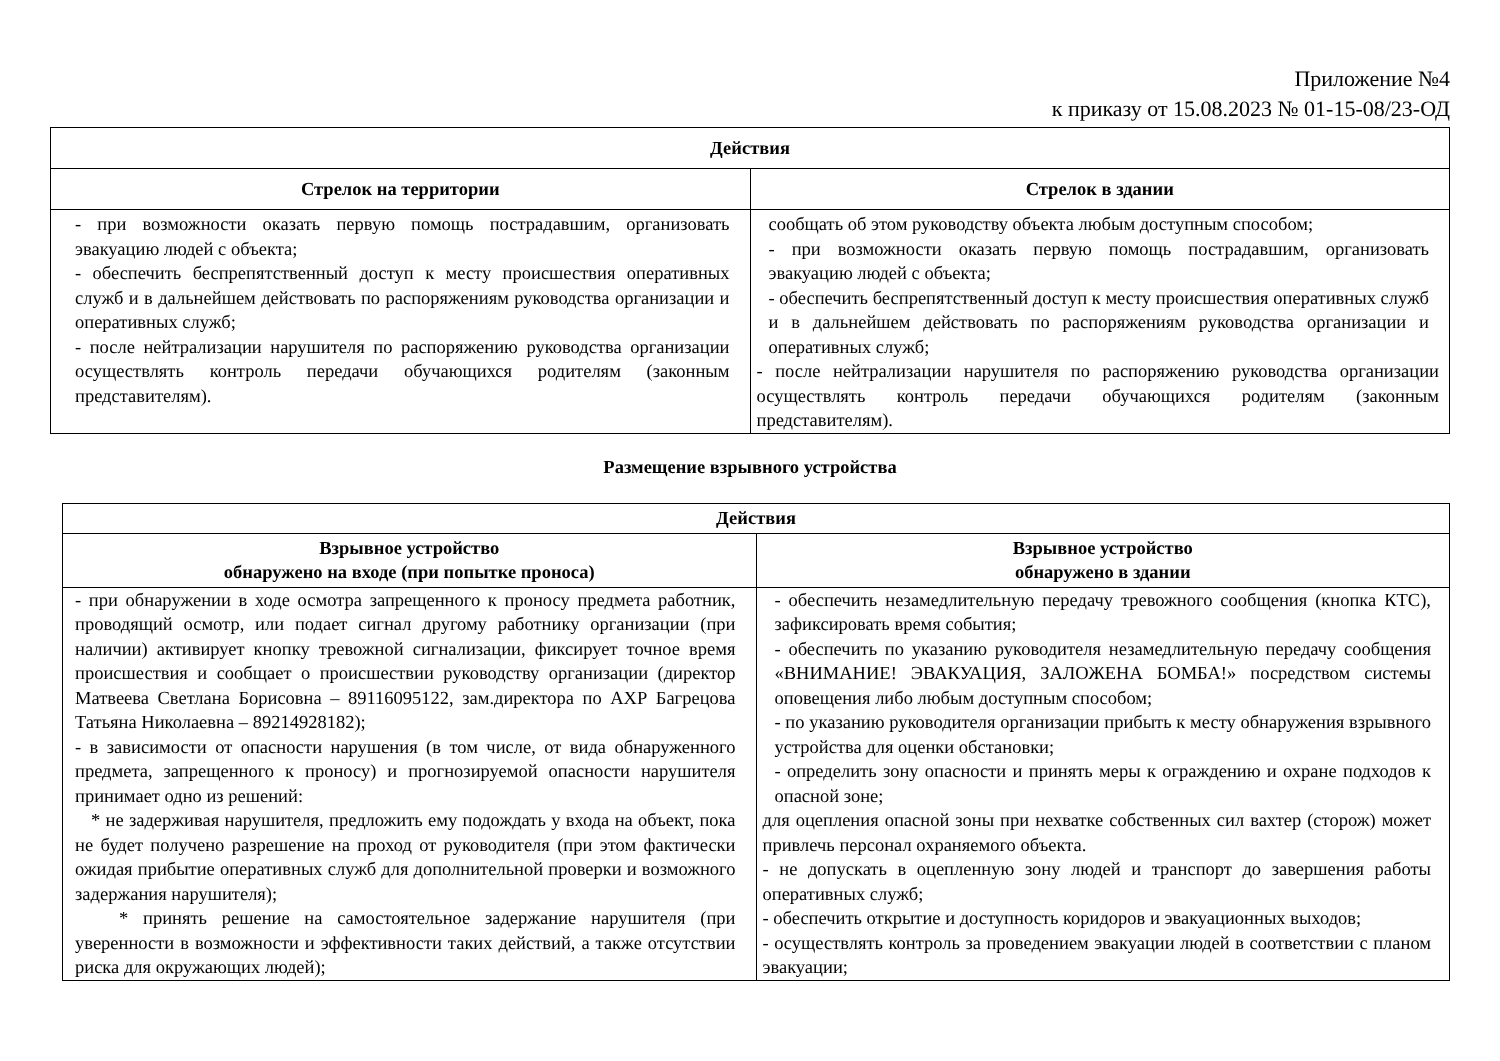Приложение №4
к приказу от 15.08.2023 № 01-15-08/23-ОД
| Действия | |
| --- | --- |
| Стрелок на территории | Стрелок в здании |
| - при возможности оказать первую помощь пострадавшим, организовать эвакуацию людей с объекта; - обеспечить беспрепятственный доступ к месту происшествия оперативных служб и в дальнейшем действовать по распоряжениям руководства организации и оперативных служб; - после нейтрализации нарушителя по распоряжению руководства организации осуществлять контроль передачи обучающихся родителям (законным представителям). | сообщать об этом руководству объекта любым доступным способом; - при возможности оказать первую помощь пострадавшим, организовать эвакуацию людей с объекта; - обеспечить беспрепятственный доступ к месту происшествия оперативных служб и в дальнейшем действовать по распоряжениям руководства организации и оперативных служб; - после нейтрализации нарушителя по распоряжению руководства организации осуществлять контроль передачи обучающихся родителям (законным представителям). |
Размещение взрывного устройства
| Действия | |
| --- | --- |
| Взрывное устройство обнаружено на входе (при попытке проноса) | Взрывное устройство обнаружено в здании |
| - при обнаружении в ходе осмотра запрещенного к проносу предмета работник, проводящий осмотр, или подает сигнал другому работнику организации (при наличии) активирует кнопку тревожной сигнализации, фиксирует точное время происшествия и сообщает о происшествии руководству организации (директор Матвеева Светлана Борисовна – 89116095122, зам.директора по АХР Багрецова Татьяна Николаевна – 89214928182); - в зависимости от опасности нарушения (в том числе, от вида обнаруженного предмета, запрещенного к проносу) и прогнозируемой опасности нарушителя принимает одно из решений: * не задерживая нарушителя, предложить ему подождать у входа на объект, пока не будет получено разрешение на проход от руководителя (при этом фактически ожидая прибытие оперативных служб для дополнительной проверки и возможного задержания нарушителя); * принять решение на самостоятельное задержание нарушителя (при уверенности в возможности и эффективности таких действий, а также отсутствии риска для окружающих людей); | - обеспечить незамедлительную передачу тревожного сообщения (кнопка КТС), зафиксировать время события; - обеспечить по указанию руководителя незамедлительную передачу сообщения «ВНИМАНИЕ! ЭВАКУАЦИЯ, ЗАЛОЖЕНА БОМБА!» посредством системы оповещения либо любым доступным способом; - по указанию руководителя организации прибыть к месту обнаружения взрывного устройства для оценки обстановки; - определить зону опасности и принять меры к ограждению и охране подходов к опасной зоне; для оцепления опасной зоны при нехватке собственных сил вахтер (сторож) может привлечь персонал охраняемого объекта. - не допускать в оцепленную зону людей и транспорт до завершения работы оперативных служб; - обеспечить открытие и доступность коридоров и эвакуационных выходов; - осуществлять контроль за проведением эвакуации людей в соответствии с планом эвакуации; |